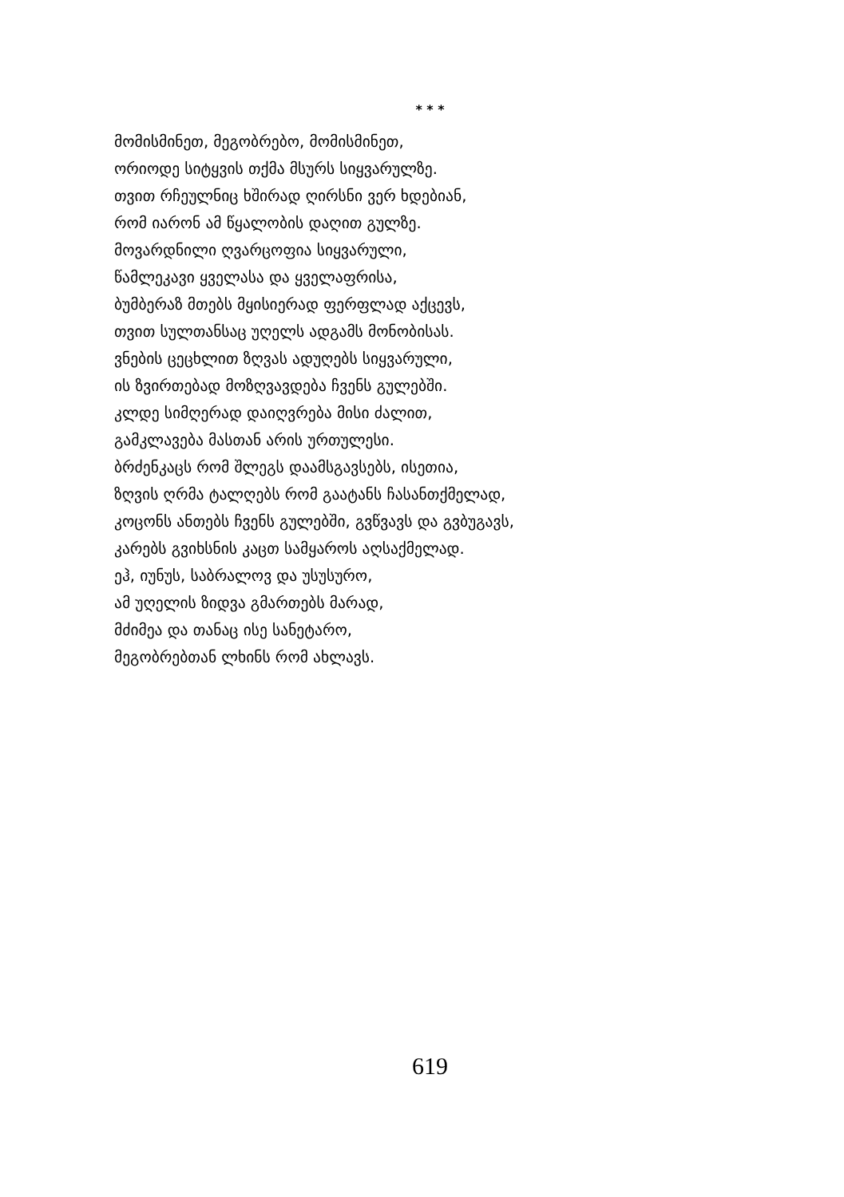* * *
მომისმინეთ, მეგობრებო, მომისმინეთ,
ორიოდე სიტყვის თქმა მსურს სიყვარულზე.
თვით რჩეულნიც ხშირად ღირსნი ვერ ხდებიან,
რომ იარონ ამ წყალობის დაღით გულზე.
მოვარდნილი ღვარცოფია სიყვარული,
წამლეკავი ყველასა და ყველაფრისა,
ბუმბერაზ მთებს მყისიერად ფერფლად აქცევს,
თვით სულთანსაც უღელს ადგამს მონობისას.
ვნების ცეცხლით ზღვას ადუღებს სიყვარული,
ის ზვირთებად მოზღვავდება ჩვენს გულებში.
კლდე სიმღერად დაიღვრება მისი ძალით,
გამკლავება მასთან არის ურთულესი.
ბრძენკაცს რომ შლეგს დაამსგავსებს, ისეთია,
ზღვის ღრმა ტალღებს რომ გაატანს ჩასანთქმელად,
კოცონს ანთებს ჩვენს გულებში, გვწვავს და გვბუგავს,
კარებს გვიხსნის კაცთ სამყაროს აღსაქმელად.
ეჰ, იუნუს, საბრალოვ და უსუსურო,
ამ უღელის ზიდვა გმართებს მარად,
მძიმეა და თანაც ისე სანეტარო,
მეგობრებთან ლხინს რომ ახლავს.
619